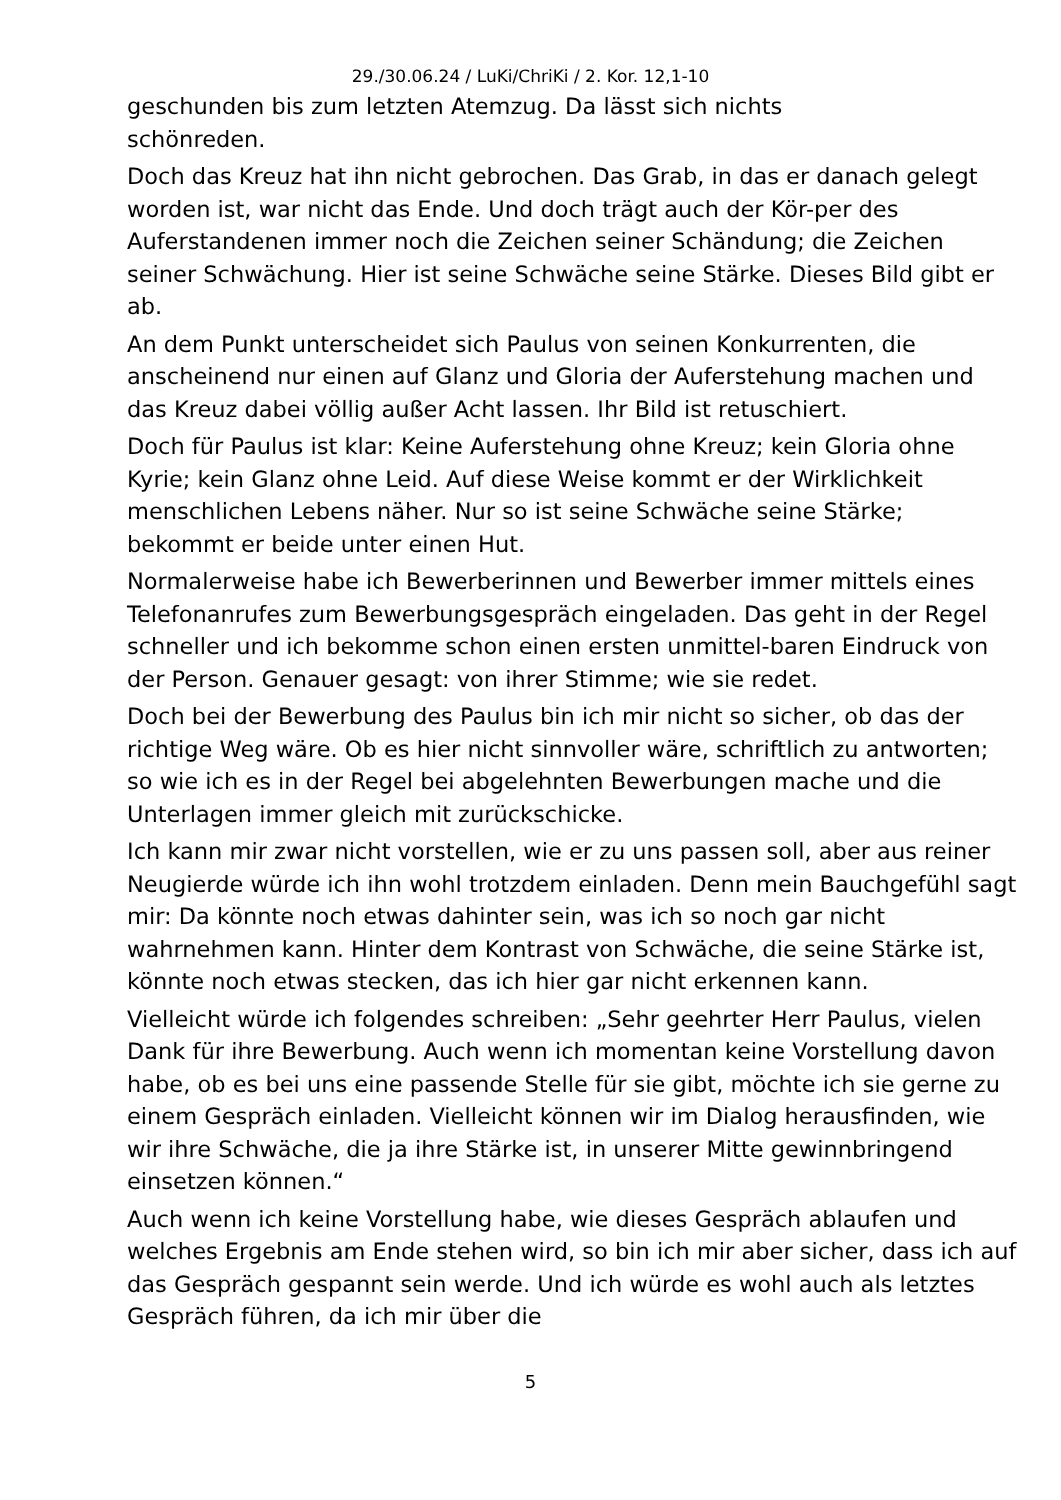29./30.06.24 / LuKi/ChriKi / 2. Kor. 12,1-10
geschunden bis zum letzten Atemzug. Da lässt sich nichts
schönreden.
Doch das Kreuz hat ihn nicht gebrochen. Das Grab, in das er danach gelegt worden ist, war nicht das Ende. Und doch trägt auch der Kör-per des Auferstandenen immer noch die Zeichen seiner Schändung; die Zeichen seiner Schwächung. Hier ist seine Schwäche seine Stärke. Dieses Bild gibt er ab.
An dem Punkt unterscheidet sich Paulus von seinen Konkurrenten, die anscheinend nur einen auf Glanz und Gloria der Auferstehung machen und das Kreuz dabei völlig außer Acht lassen. Ihr Bild ist retuschiert.
Doch für Paulus ist klar: Keine Auferstehung ohne Kreuz; kein Gloria ohne Kyrie; kein Glanz ohne Leid. Auf diese Weise kommt er der Wirklichkeit menschlichen Lebens näher. Nur so ist seine Schwäche seine Stärke; bekommt er beide unter einen Hut.
Normalerweise habe ich Bewerberinnen und Bewerber immer mittels eines Telefonanrufes zum Bewerbungsgespräch eingeladen. Das geht in der Regel schneller und ich bekomme schon einen ersten unmittel-baren Eindruck von der Person. Genauer gesagt: von ihrer Stimme; wie sie redet.
Doch bei der Bewerbung des Paulus bin ich mir nicht so sicher, ob das der richtige Weg wäre. Ob es hier nicht sinnvoller wäre, schriftlich zu antworten; so wie ich es in der Regel bei abgelehnten Bewerbungen mache und die Unterlagen immer gleich mit zurückschicke.
Ich kann mir zwar nicht vorstellen, wie er zu uns passen soll, aber aus reiner Neugierde würde ich ihn wohl trotzdem einladen. Denn mein Bauchgefühl sagt mir: Da könnte noch etwas dahinter sein, was ich so noch gar nicht wahrnehmen kann. Hinter dem Kontrast von Schwäche, die seine Stärke ist, könnte noch etwas stecken, das ich hier gar nicht erkennen kann.
Vielleicht würde ich folgendes schreiben: „Sehr geehrter Herr Paulus, vielen Dank für ihre Bewerbung. Auch wenn ich momentan keine Vorstellung davon habe, ob es bei uns eine passende Stelle für sie gibt, möchte ich sie gerne zu einem Gespräch einladen. Vielleicht können wir im Dialog herausfinden, wie wir ihre Schwäche, die ja ihre Stärke ist, in unserer Mitte gewinnbringend einsetzen können.“
Auch wenn ich keine Vorstellung habe, wie dieses Gespräch ablaufen und welches Ergebnis am Ende stehen wird, so bin ich mir aber sicher, dass ich auf das Gespräch gespannt sein werde. Und ich würde es wohl auch als letztes Gespräch führen, da ich mir über die
5